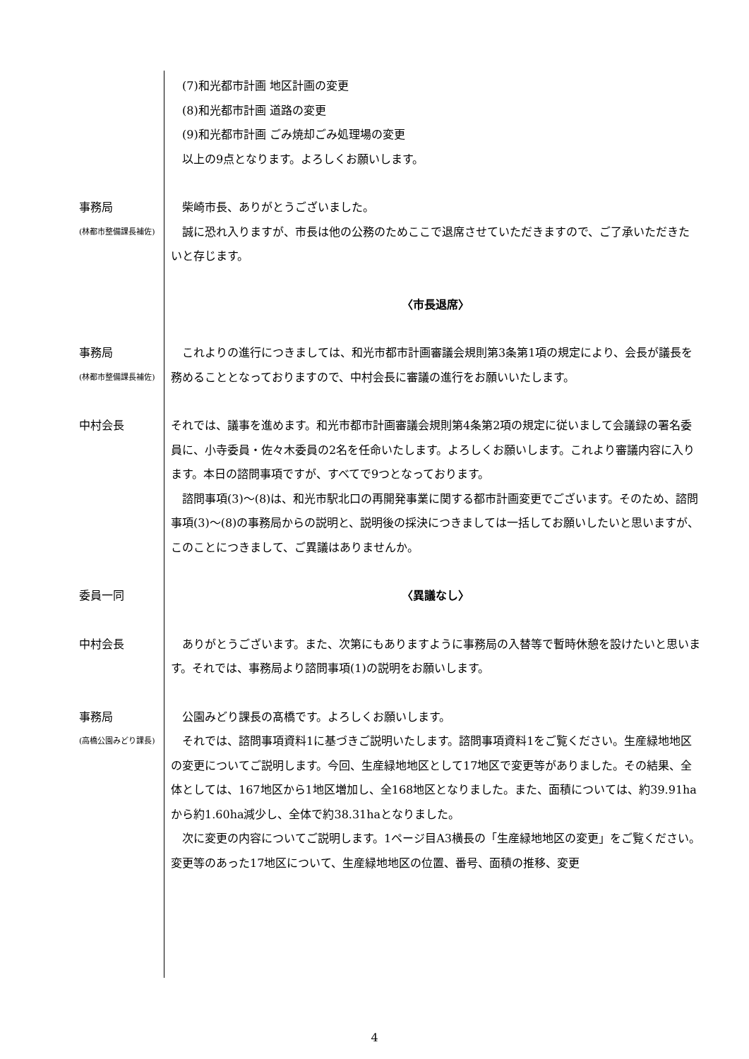(7)和光都市計画 地区計画の変更
　(8)和光都市計画 道路の変更
　(9)和光都市計画 ごみ焼却ごみ処理場の変更
　以上の9点となります。よろしくお願いします。
事務局
(林都市整備課長補佐)
　柴崎市長、ありがとうございました。
　誠に恐れ入りますが、市長は他の公務のためここで退席させていただきますので、ご了承いただきたいと存じます。
〈市長退席〉
事務局
(林都市整備課長補佐)
　これよりの進行につきましては、和光市都市計画審議会規則第3条第1項の規定により、会長が議長を務めることとなっておりますので、中村会長に審議の進行をお願いいたします。
中村会長 それでは、議事を進めます。和光市都市計画審議会規則第4条第2項の規定に従いまして会議録の署名委員に、小寺委員・佐々木委員の2名を任命いたします。よろしくお願いします。これより審議内容に入ります。本日の諮問事項ですが、すべてで9つとなっております。
　諮問事項(3)～(8)は、和光市駅北口の再開発事業に関する都市計画変更でございます。そのため、諮問事項(3)～(8)の事務局からの説明と、説明後の採決につきましては一括してお願いしたいと思いますが、このことにつきまして、ご異議はありませんか。
委員一同 〈異議なし〉
中村会長 　ありがとうございます。また、次第にもありますように事務局の入替等で暫時休憩を設けたいと思います。それでは、事務局より諮問事項(1)の説明をお願いします。
事務局
(高橋公園みどり課長)
　公園みどり課長の髙橋です。よろしくお願いします。
　それでは、諮問事項資料1に基づきご説明いたします。諮問事項資料1をご覧ください。生産緑地地区の変更についてご説明します。今回、生産緑地地区として17地区で変更等がありました。その結果、全体としては、167地区から1地区増加し、全168地区となりました。また、面積については、約39.91haから約1.60ha減少し、全体で約38.31haとなりました。
　次に変更の内容についてご説明します。1ページ目A3横長の「生産緑地地区の変更」をご覧ください。変更等のあった17地区について、生産緑地地区の位置、番号、面積の推移、変更
4